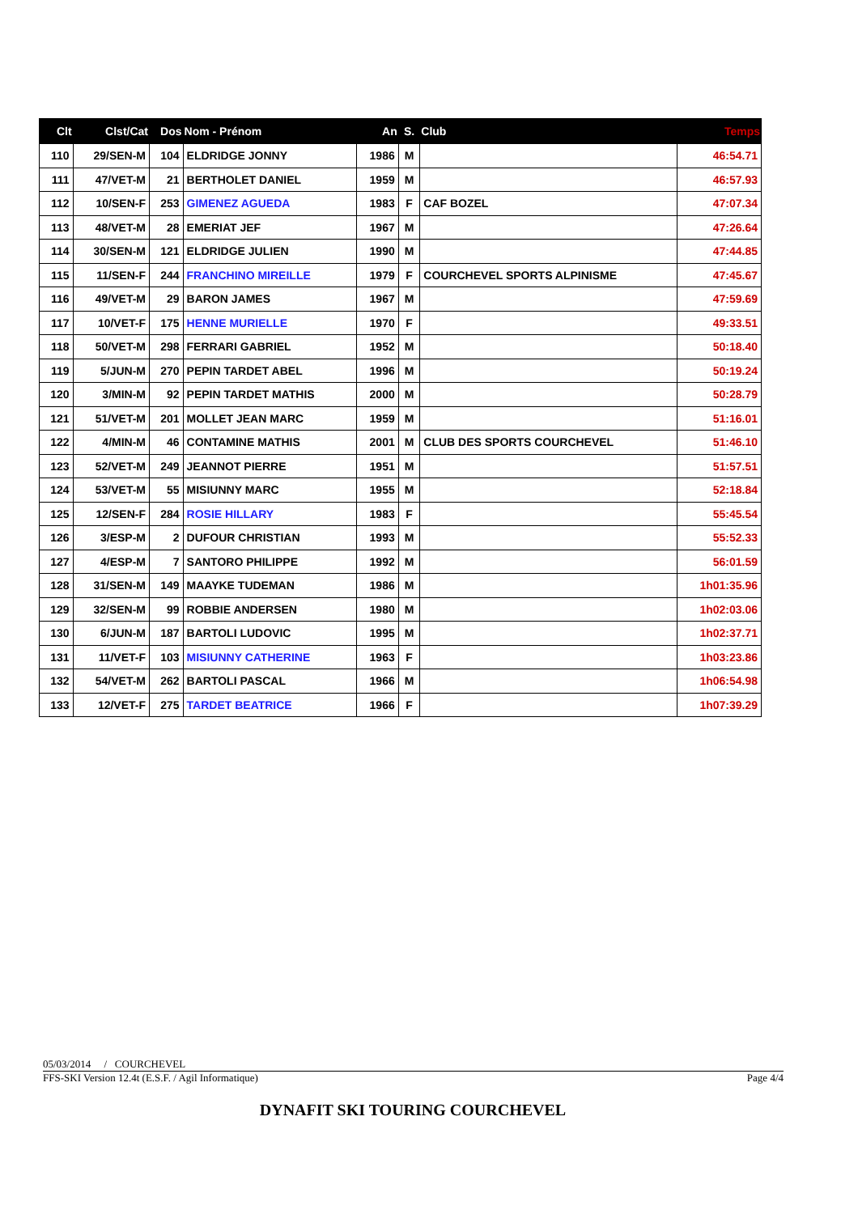| Clt | Clst/Cat | Dos | Nom - Prénom | An | S. | Club | Temps |
| --- | --- | --- | --- | --- | --- | --- | --- |
| 110 | 29/SEN-M | 104 | ELDRIDGE JONNY | 1986 | M | | 46:54.71 |
| 111 | 47/VET-M | 21 | BERTHOLET DANIEL | 1959 | M | | 46:57.93 |
| 112 | 10/SEN-F | 253 | GIMENEZ AGUEDA | 1983 | F | CAF BOZEL | 47:07.34 |
| 113 | 48/VET-M | 28 | EMERIAT JEF | 1967 | M | | 47:26.64 |
| 114 | 30/SEN-M | 121 | ELDRIDGE JULIEN | 1990 | M | | 47:44.85 |
| 115 | 11/SEN-F | 244 | FRANCHINO MIREILLE | 1979 | F | COURCHEVEL SPORTS ALPINISME | 47:45.67 |
| 116 | 49/VET-M | 29 | BARON JAMES | 1967 | M | | 47:59.69 |
| 117 | 10/VET-F | 175 | HENNE MURIELLE | 1970 | F | | 49:33.51 |
| 118 | 50/VET-M | 298 | FERRARI GABRIEL | 1952 | M | | 50:18.40 |
| 119 | 5/JUN-M | 270 | PEPIN TARDET ABEL | 1996 | M | | 50:19.24 |
| 120 | 3/MIN-M | 92 | PEPIN TARDET MATHIS | 2000 | M | | 50:28.79 |
| 121 | 51/VET-M | 201 | MOLLET JEAN MARC | 1959 | M | | 51:16.01 |
| 122 | 4/MIN-M | 46 | CONTAMINE MATHIS | 2001 | M | CLUB DES SPORTS COURCHEVEL | 51:46.10 |
| 123 | 52/VET-M | 249 | JEANNOT PIERRE | 1951 | M | | 51:57.51 |
| 124 | 53/VET-M | 55 | MISIUNNY MARC | 1955 | M | | 52:18.84 |
| 125 | 12/SEN-F | 284 | ROSIE HILLARY | 1983 | F | | 55:45.54 |
| 126 | 3/ESP-M | 2 | DUFOUR CHRISTIAN | 1993 | M | | 55:52.33 |
| 127 | 4/ESP-M | 7 | SANTORO PHILIPPE | 1992 | M | | 56:01.59 |
| 128 | 31/SEN-M | 149 | MAAYKE TUDEMAN | 1986 | M | | 1h01:35.96 |
| 129 | 32/SEN-M | 99 | ROBBIE ANDERSEN | 1980 | M | | 1h02:03.06 |
| 130 | 6/JUN-M | 187 | BARTOLI LUDOVIC | 1995 | M | | 1h02:37.71 |
| 131 | 11/VET-F | 103 | MISIUNNY CATHERINE | 1963 | F | | 1h03:23.86 |
| 132 | 54/VET-M | 262 | BARTOLI PASCAL | 1966 | M | | 1h06:54.98 |
| 133 | 12/VET-F | 275 | TARDET BEATRICE | 1966 | F | | 1h07:39.29 |
05/03/2014 / COURCHEVEL
FFS-SKI Version 12.4t (E.S.F. / Agil Informatique) Page 4/4
DYNAFIT SKI TOURING COURCHEVEL